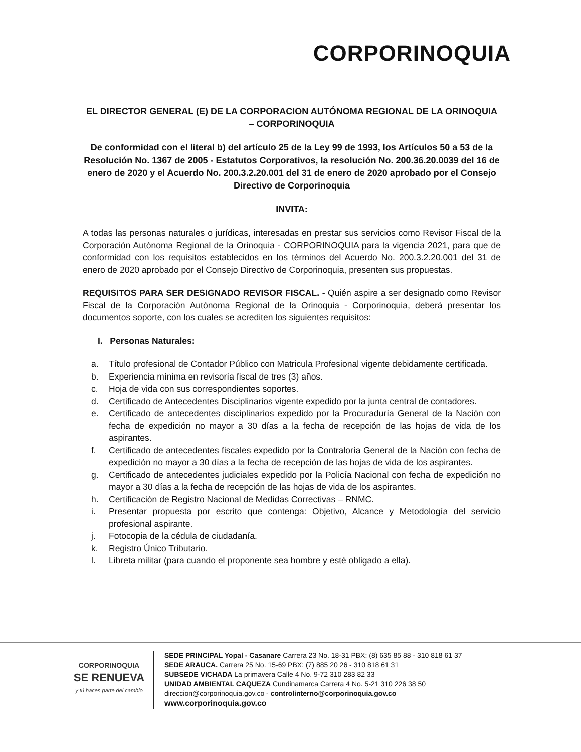CORPORINOQUIA
EL DIRECTOR GENERAL (E) DE LA CORPORACION AUTÓNOMA REGIONAL DE LA ORINOQUIA – CORPORINOQUIA
De conformidad con el literal b) del artículo 25 de la Ley 99 de 1993, los Artículos 50 a 53 de la Resolución No. 1367 de 2005 - Estatutos Corporativos, la resolución No. 200.36.20.0039 del 16 de enero de 2020 y el Acuerdo No. 200.3.2.20.001 del 31 de enero de 2020 aprobado por el Consejo Directivo de Corporinoquia
INVITA:
A todas las personas naturales o jurídicas, interesadas en prestar sus servicios como Revisor Fiscal de la Corporación Autónoma Regional de la Orinoquia - CORPORINOQUIA para la vigencia 2021, para que de conformidad con los requisitos establecidos en los términos del Acuerdo No. 200.3.2.20.001 del 31 de enero de 2020 aprobado por el Consejo Directivo de Corporinoquia, presenten sus propuestas.
REQUISITOS PARA SER DESIGNADO REVISOR FISCAL. - Quién aspire a ser designado como Revisor Fiscal de la Corporación Autónoma Regional de la Orinoquia - Corporinoquia, deberá presentar los documentos soporte, con los cuales se acrediten los siguientes requisitos:
I. Personas Naturales:
a. Título profesional de Contador Público con Matricula Profesional vigente debidamente certificada.
b. Experiencia mínima en revisoría fiscal de tres (3) años.
c. Hoja de vida con sus correspondientes soportes.
d. Certificado de Antecedentes Disciplinarios vigente expedido por la junta central de contadores.
e. Certificado de antecedentes disciplinarios expedido por la Procuraduría General de la Nación con fecha de expedición no mayor a 30 días a la fecha de recepción de las hojas de vida de los aspirantes.
f. Certificado de antecedentes fiscales expedido por la Contraloría General de la Nación con fecha de expedición no mayor a 30 días a la fecha de recepción de las hojas de vida de los aspirantes.
g. Certificado de antecedentes judiciales expedido por la Policía Nacional con fecha de expedición no mayor a 30 días a la fecha de recepción de las hojas de vida de los aspirantes.
h. Certificación de Registro Nacional de Medidas Correctivas – RNMC.
i. Presentar propuesta por escrito que contenga: Objetivo, Alcance y Metodología del servicio profesional aspirante.
j. Fotocopia de la cédula de ciudadanía.
k. Registro Único Tributario.
l. Libreta militar (para cuando el proponente sea hombre y esté obligado a ella).
CORPORINOQUIA
SE RENUEVA
y tú haces parte del cambio
SEDE PRINCIPAL Yopal - Casanare Carrera 23 No. 18-31 PBX: (8) 635 85 88 - 310 818 61 37
SEDE ARAUCA. Carrera 25 No. 15-69 PBX: (7) 885 20 26 - 310 818 61 31
SUBSEDE VICHADA La primavera Calle 4 No. 9-72 310 283 82 33
UNIDAD AMBIENTAL CAQUEZA Cundinamarca Carrera 4 No. 5-21 310 226 38 50
direccion@corporinoquia.gov.co - controlinterno@corporinoquia.gov.co
www.corporinoquia.gov.co